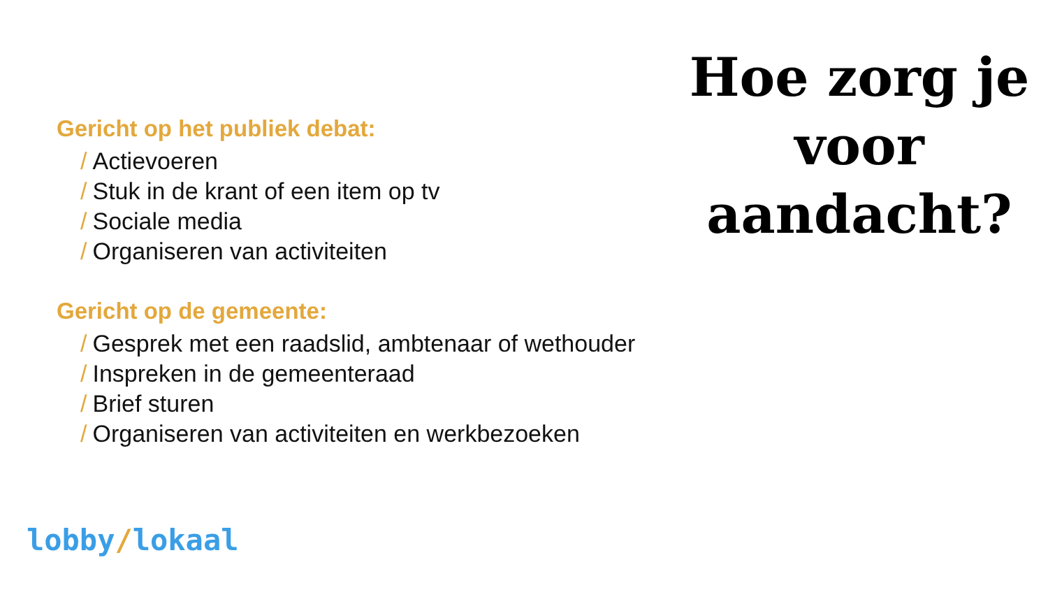Gericht op het publiek debat:
/ Actievoeren
/ Stuk in de krant of een item op tv
/ Sociale media
/ Organiseren van activiteiten
Gericht op de gemeente:
/ Gesprek met een raadslid, ambtenaar of wethouder
/ Inspreken in de gemeenteraad
/ Brief sturen
/ Organiseren van activiteiten en werkbezoeken
Hoe zorg je voor aandacht?
lobby/lokaal